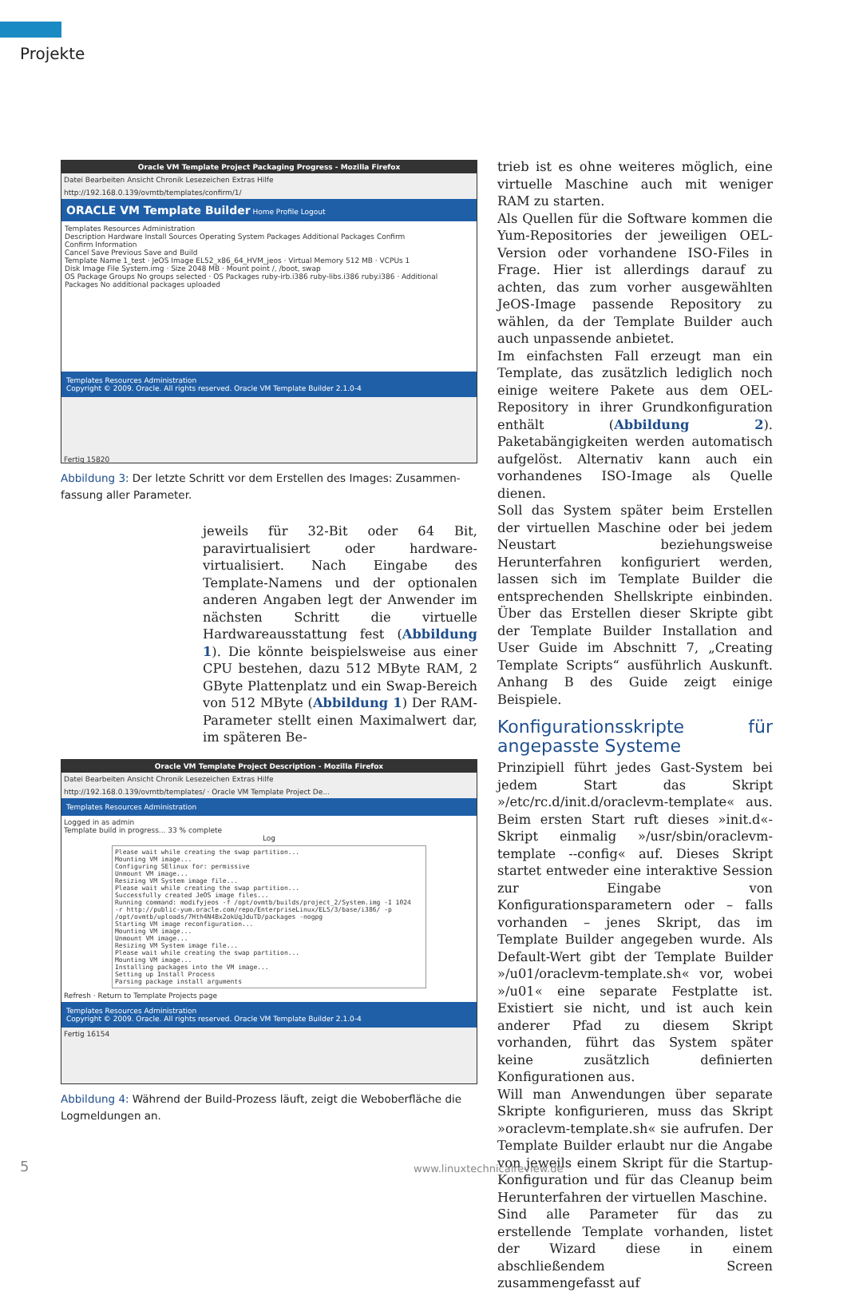Projekte
Oracle VM Template Project Packaging Progress - Mozilla Firefox
Datei Bearbeiten Ansicht Chronik Lesezeichen Extras Hilfe
http://192.168.0.139/ovmtb/templates/confirm/1/
ORACLE VM Template Builder Home Profile Logout
Templates Resources Administration
Description Hardware Install Sources Operating System Packages Additional Packages Confirm
Confirm Information
Cancel Save Previous Save and Build
Template Name 1_test · JeOS Image EL52_x86_64_HVM_jeos · Virtual Memory 512 MB · VCPUs 1
Disk Image File System.img · Size 2048 MB · Mount point /, /boot, swap
OS Package Groups No groups selected · OS Packages ruby-irb.i386 ruby-libs.i386 ruby.i386 · Additional Packages No additional packages uploaded
Templates Resources Administration
Copyright © 2009. Oracle. All rights reserved. Oracle VM Template Builder 2.1.0-4
Fertig 15820
Abbildung 3: Der letzte Schritt vor dem Erstellen des Images: Zusammen­fassung aller Parameter.
jeweils für 32-Bit oder 64 Bit, paravirtualisiert oder hardware-virtualisiert. Nach Eingabe des Template-Namens und der optionalen anderen Angaben legt der Anwender im nächsten Schritt die virtuelle Hardwareausstattung fest (Abbildung 1). Die könnte beispielsweise aus einer CPU bestehen, dazu 512 MByte RAM, 2 GByte Plattenplatz und ein Swap-Bereich von 512 MByte (Abbildung 1) Der RAM-Parameter stellt einen Maximalwert dar, im späteren Be-
Oracle VM Template Project Description - Mozilla Firefox
Datei Bearbeiten Ansicht Chronik Lesezeichen Extras Hilfe
http://192.168.0.139/ovmtb/templates/ · Oracle VM Template Project De...
Templates Resources Administration
Logged in as admin
Template build in progress... 33 % complete
Log
Please wait while creating the swap partition...
Mounting VM image...
Configuring SElinux for: permissive
Unmount VM image...
Resizing VM System image file...
Please wait while creating the swap partition...
Successfully created JeOS image files...
Running command: modifyjeos -f /opt/ovmtb/builds/project_2/System.img -I 1024
-r http://public-yum.oracle.com/repo/EnterpriseLinux/EL5/3/base/i386/ -p
/opt/ovmtb/uploads/7Hth4N4Bx2okUqJduTD/packages -nogpg
Starting VM image reconfiguration...
Mounting VM image...
Unmount VM image...
Resizing VM System image file...
Please wait while creating the swap partition...
Mounting VM image...
Installing packages into the VM image...
Setting up Install Process
Parsing package install arguments
Refresh · Return to Template Projects page
Templates Resources Administration
Copyright © 2009. Oracle. All rights reserved. Oracle VM Template Builder 2.1.0-4
Fertig 16154
Abbildung 4: Während der Build-Prozess läuft, zeigt die Weboberfläche die Logmeldungen an.
trieb ist es ohne weiteres möglich, eine virtuelle Maschine auch mit weniger RAM zu starten.
Als Quellen für die Software kommen die Yum-Repositories der jeweiligen OEL-Version oder vorhandene ISO-Files in Frage. Hier ist allerdings darauf zu achten, das zum vorher ausgewählten JeOS-Image passende Repository zu wählen, da der Template Builder auch auch unpassende anbietet.
Im einfachsten Fall erzeugt man ein Template, das zusätzlich lediglich noch einige weitere Pakete aus dem OEL-Repository in ihrer Grundkonfiguration enthält (Abbildung 2). Paketabängigkeiten werden automatisch aufgelöst. Alternativ kann auch ein vorhandenes ISO-Image als Quelle dienen.
Soll das System später beim Erstellen der virtuellen Maschine oder bei jedem Neustart beziehungsweise Herunterfahren konfiguriert werden, lassen sich im Template Builder die entsprechenden Shellskripte einbinden. Über das Erstellen dieser Skripte gibt der Template Builder Installation and User Guide im Abschnitt 7, „Creating Template Scripts“ ausführlich Auskunft. Anhang B des Guide zeigt einige Beispiele.
Konfigurationsskripte für angepasste Systeme
Prinzipiell führt jedes Gast-System bei jedem Start das Skript »/etc/rc.d/init.d/oraclevm-template« aus. Beim ersten Start ruft dieses »init.d«-Skript einmalig »/usr/sbin/oraclevm-template --config« auf. Dieses Skript startet entweder eine interaktive Session zur Eingabe von Konfigurationsparametern oder – falls vorhanden – jenes Skript, das im Template Builder angegeben wurde. Als Default-Wert gibt der Template Builder »/u01/oraclevm-template.sh« vor, wobei »/u01« eine separate Festplatte ist. Existiert sie nicht, und ist auch kein anderer Pfad zu diesem Skript vorhanden, führt das System später keine zusätzlich definierten Konfigurationen aus.
Will man Anwendungen über separate Skripte konfigurieren, muss das Skript »oraclevm-template.sh« sie aufrufen. Der Template Builder erlaubt nur die Angabe von jeweils einem Skript für die Startup-Konfiguration und für das Cleanup beim Herunterfahren der virtuellen Maschine.
Sind alle Parameter für das zu erstellende Template vorhanden, listet der Wizard diese in einem abschließendem Screen zusammengefasst auf
5 www.linuxtechnicalreview.de